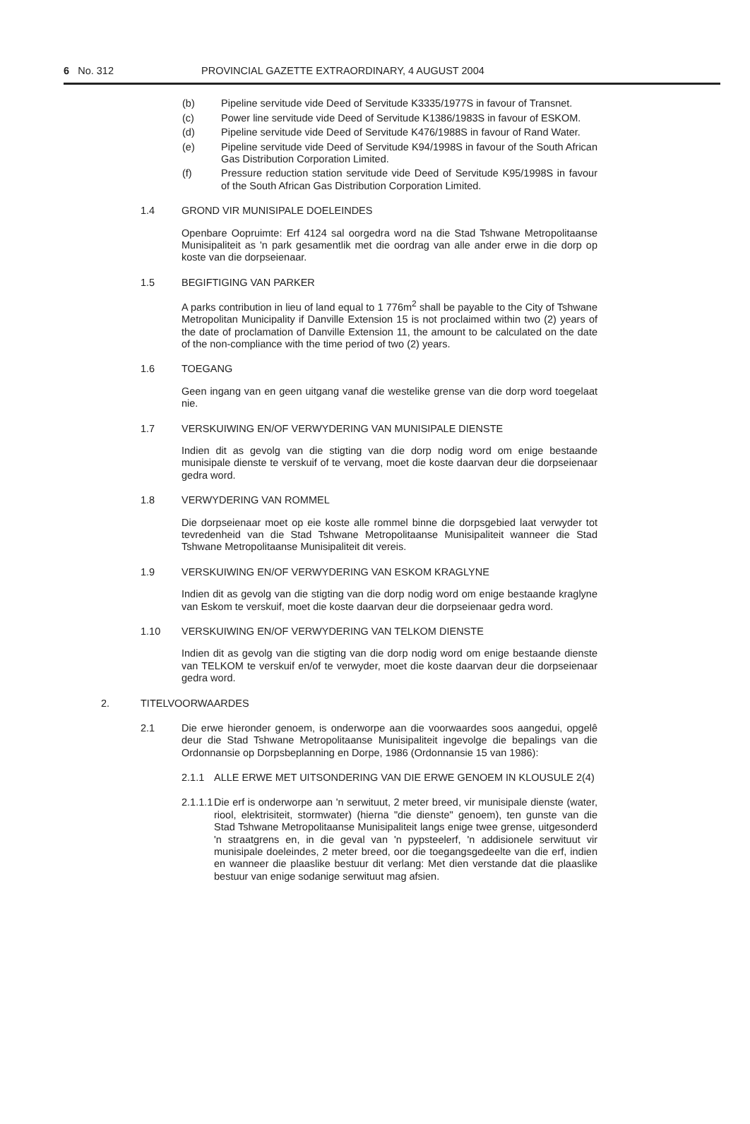6 No. 312 PROVINCIAL GAZETTE EXTRAORDINARY, 4 AUGUST 2004
(b) Pipeline servitude vide Deed of Servitude K3335/1977S in favour of Transnet.
(c) Power line servitude vide Deed of Servitude K1386/1983S in favour of ESKOM.
(d) Pipeline servitude vide Deed of Servitude K476/1988S in favour of Rand Water.
(e) Pipeline servitude vide Deed of Servitude K94/1998S in favour of the South African Gas Distribution Corporation Limited.
(f) Pressure reduction station servitude vide Deed of Servitude K95/1998S in favour of the South African Gas Distribution Corporation Limited.
1.4 GROND VIR MUNISIPALE DOELEINDES
Openbare Oopruimte: Erf 4124 sal oorgedra word na die Stad Tshwane Metropolitaanse Munisipaliteit as 'n park gesamentlik met die oordrag van alle ander erwe in die dorp op koste van die dorpseienaar.
1.5 BEGIFTIGING VAN PARKER
A parks contribution in lieu of land equal to 1 776m<sup>2</sup> shall be payable to the City of Tshwane Metropolitan Municipality if Danville Extension 15 is not proclaimed within two (2) years of the date of proclamation of Danville Extension 11, the amount to be calculated on the date of the non-compliance with the time period of two (2) years.
1.6 TOEGANG
Geen ingang van en geen uitgang vanaf die westelike grense van die dorp word toegelaat nie.
1.7 VERSKUIWING EN/OF VERWYDERING VAN MUNISIPALE DIENSTE
Indien dit as gevolg van die stigting van die dorp nodig word om enige bestaande munisipale dienste te verskuif of te vervang, moet die koste daarvan deur die dorpseienaar gedra word.
1.8 VERWYDERING VAN ROMMEL
Die dorpseienaar moet op eie koste alle rommel binne die dorpsgebied laat verwyder tot tevredenheid van die Stad Tshwane Metropolitaanse Munisipaliteit wanneer die Stad Tshwane Metropolitaanse Munisipaliteit dit vereis.
1.9 VERSKUIWING EN/OF VERWYDERING VAN ESKOM KRAGLYNE
Indien dit as gevolg van die stigting van die dorp nodig word om enige bestaande kraglyne van Eskom te verskuif, moet die koste daarvan deur die dorpseienaar gedra word.
1.10 VERSKUIWING EN/OF VERWYDERING VAN TELKOM DIENSTE
Indien dit as gevolg van die stigting van die dorp nodig word om enige bestaande dienste van TELKOM te verskuif en/of te verwyder, moet die koste daarvan deur die dorpseienaar gedra word.
2. TITELVOORWAARDES
2.1 Die erwe hieronder genoem, is onderworpe aan die voorwaardes soos aangedui, opgelê deur die Stad Tshwane Metropolitaanse Munisipaliteit ingevolge die bepalings van die Ordonnansie op Dorpsbeplanning en Dorpe, 1986 (Ordonnansie 15 van 1986):
2.1.1 ALLE ERWE MET UITSONDERING VAN DIE ERWE GENOEM IN KLOUSULE 2(4)
2.1.1.1
Die erf is onderworpe aan 'n serwituut, 2 meter breed, vir munisipale dienste (water, riool, elektrisiteit, stormwater) (hierna "die dienste" genoem), ten gunste van die Stad Tshwane Metropolitaanse Munisipaliteit langs enige twee grense, uitgesonderd 'n straatgrens en, in die geval van 'n pypsteelerf, 'n addisionele serwituut vir munisipale doeleindes, 2 meter breed, oor die toegangsgedeelte van die erf, indien en wanneer die plaaslike bestuur dit verlang: Met dien verstande dat die plaaslike bestuur van enige sodanige serwituut mag afsien.